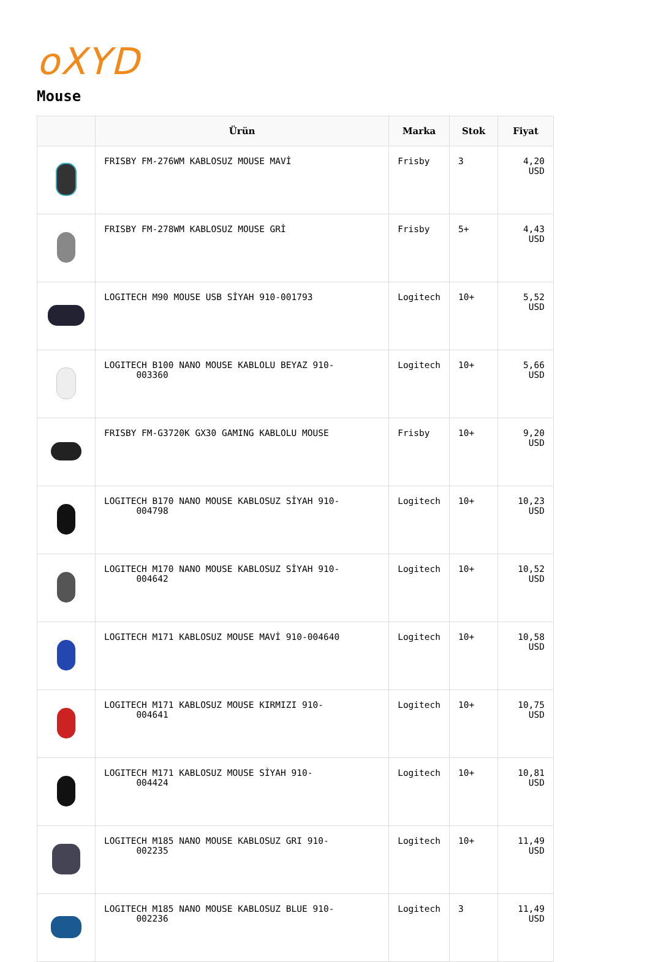oXYD
Mouse
| | Ürün | Marka | Stok | Fiyat |
| --- | --- | --- | --- | --- |
| | FRISBY FM-276WM KABLOSUZ MOUSE MAVİ | Frisby | 3 | 4,20 USD |
| | FRISBY FM-278WM KABLOSUZ MOUSE GRİ | Frisby | 5+ | 4,43 USD |
| | LOGITECH M90 MOUSE USB SİYAH 910-001793 | Logitech | 10+ | 5,52 USD |
| | LOGITECH B100 NANO MOUSE KABLOLU BEYAZ 910- 003360 | Logitech | 10+ | 5,66 USD |
| | FRISBY FM-G3720K GX30 GAMING KABLOLU MOUSE | Frisby | 10+ | 9,20 USD |
| | LOGITECH B170 NANO MOUSE KABLOSUZ SİYAH 910- 004798 | Logitech | 10+ | 10,23 USD |
| | LOGITECH M170 NANO MOUSE KABLOSUZ SİYAH 910- 004642 | Logitech | 10+ | 10,52 USD |
| | LOGITECH M171 KABLOSUZ MOUSE MAVİ 910-004640 | Logitech | 10+ | 10,58 USD |
| | LOGITECH M171 KABLOSUZ MOUSE KIRMIZI 910- 004641 | Logitech | 10+ | 10,75 USD |
| | LOGITECH M171 KABLOSUZ MOUSE SİYAH 910- 004424 | Logitech | 10+ | 10,81 USD |
| | LOGITECH M185 NANO MOUSE KABLOSUZ GRI 910- 002235 | Logitech | 10+ | 11,49 USD |
| | LOGITECH M185 NANO MOUSE KABLOSUZ BLUE 910- 002236 | Logitech | 3 | 11,49 USD |